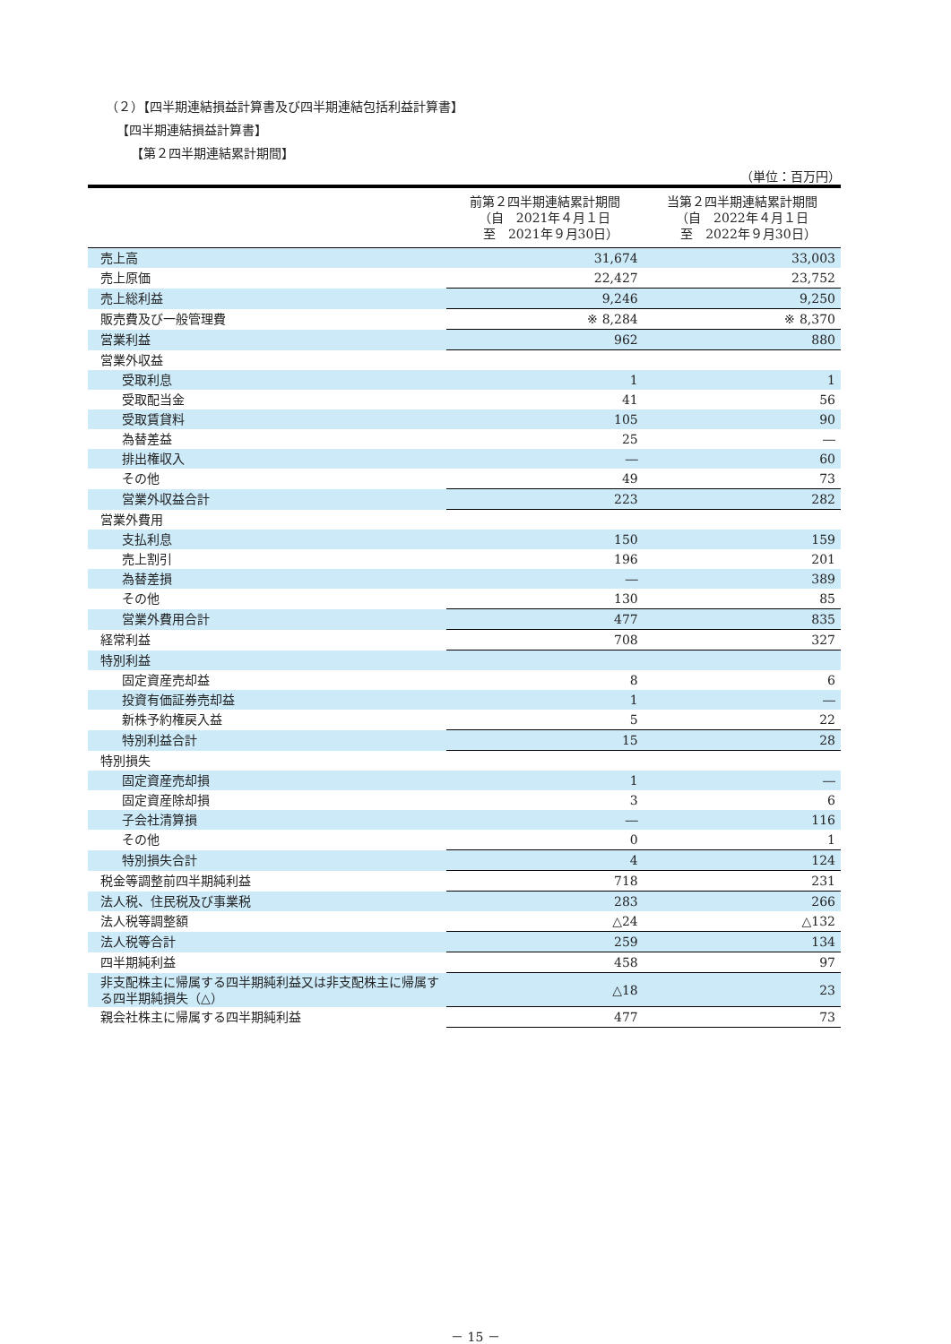（２）【四半期連結損益計算書及び四半期連結包括利益計算書】
【四半期連結損益計算書】
【第２四半期連結累計期間】
（単位：百万円）
| | 前第２四半期連結累計期間 （自 2021年４月１日 至 2021年９月30日） | 当第２四半期連結累計期間 （自 2022年４月１日 至 2022年９月30日） |
| --- | --- | --- |
| 売上高 | 31,674 | 33,003 |
| 売上原価 | 22,427 | 23,752 |
| 売上総利益 | 9,246 | 9,250 |
| 販売費及び一般管理費 | ※ 8,284 | ※ 8,370 |
| 営業利益 | 962 | 880 |
| 営業外収益 | | |
| 受取利息 | 1 | 1 |
| 受取配当金 | 41 | 56 |
| 受取賃貸料 | 105 | 90 |
| 為替差益 | 25 | ― |
| 排出権収入 | ― | 60 |
| その他 | 49 | 73 |
| 営業外収益合計 | 223 | 282 |
| 営業外費用 | | |
| 支払利息 | 150 | 159 |
| 売上割引 | 196 | 201 |
| 為替差損 | ― | 389 |
| その他 | 130 | 85 |
| 営業外費用合計 | 477 | 835 |
| 経常利益 | 708 | 327 |
| 特別利益 | | |
| 固定資産売却益 | 8 | 6 |
| 投資有価証券売却益 | 1 | ― |
| 新株予約権戻入益 | 5 | 22 |
| 特別利益合計 | 15 | 28 |
| 特別損失 | | |
| 固定資産売却損 | 1 | ― |
| 固定資産除却損 | 3 | 6 |
| 子会社清算損 | ― | 116 |
| その他 | 0 | 1 |
| 特別損失合計 | 4 | 124 |
| 税金等調整前四半期純利益 | 718 | 231 |
| 法人税、住民税及び事業税 | 283 | 266 |
| 法人税等調整額 | △24 | △132 |
| 法人税等合計 | 259 | 134 |
| 四半期純利益 | 458 | 97 |
| 非支配株主に帰属する四半期純利益又は非支配株主に帰属する四半期純損失（△） | △18 | 23 |
| 親会社株主に帰属する四半期純利益 | 477 | 73 |
－ 15 －